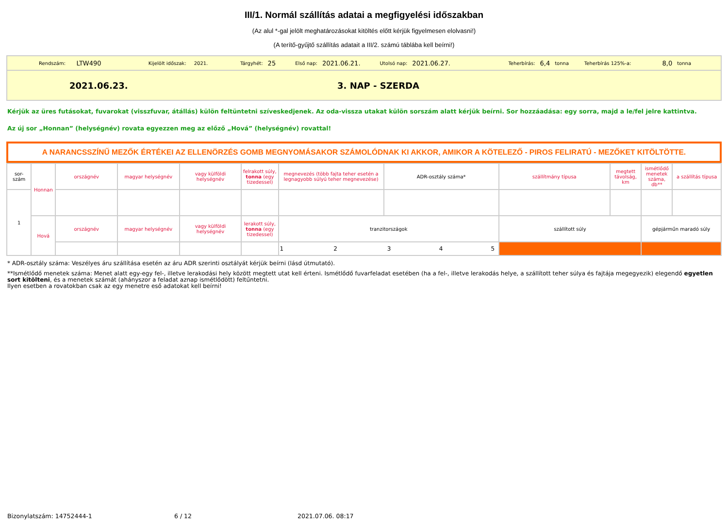III/1. Normál szállítás adatai a megfigyelési időszakban
(Az alul *-gal jelölt meghatározásokat kitöltés előtt kérjük figyelmesen elolvasni!)
(A terítő-gyűjtő szállítás adatait a III/2. számú táblába kell beírni!)
Rendszám: LTW490 Kijelölt időszak: 2021. Tárgyhét: 25 Első nap: 2021.06.21. Utolsó nap: 2021.06.27. Teherbírás: 6,4 tonna Teherbírás 125%-a: 8,0 tonna
2021.06.23. 3. NAP - SZERDA
Kérjük az üres futásokat, fuvarokat (visszfuvar, átállás) külön feltüntetni szíveskedjenek. Az oda-vissza utakat külön sorszám alatt kérjük beírni. Sor hozzáadása: egy sorra, majd a le/fel jelre kattintva.
Az új sor „Honnan” (helységnév) rovata egyezzen meg az előző „Hová” (helységnév) rovattal!
A NARANCSSZÍNŰ MEZŐK ÉRTÉKEI AZ ELLENÖRZÉS GOMB MEGNYOMÁSAKOR SZÁMOLÓDNAK KI AKKOR, AMIKOR A KÖTELEZŐ - PIROS FELIRATÚ - MEZŐKET KITÖLTÖTTE.
| sor- szám | Honnan | országnév | magyar helységnév | vagy külföldi helységnév | felrakott súly, tonna (egy tizedessel) | megnevezés (több fajta teher esetén a legnagyobb súlyú teher megnevezése) | ADR-osztály száma* | szállítmány típusa | megtett távolság, km | ismétlődő menetek száma, db** | a szállítás típusa |
| 1 | | | | | | | | | | | |
| | Hová | országnév | magyar helységnév | vagy külföldi helységnév | lerakott súly, tonna (egy tizedessel) | tranzitországok | | szállított súly | | gépjárműn maradó súly | |
| | | | | | | 1 2 3 4 5 | | | | | |
* ADR-osztály száma: Veszélyes áru szállítása esetén az áru ADR szerinti osztályát kérjük beírni (lásd útmutató).
**Ismétlődő menetek száma: Menet alatt egy-egy fel-, illetve lerakodási hely között megtett utat kell érteni. Ismétlődő fuvarfeladat esetében (ha a fel-, illetve lerakodás helye, a szállított teher súlya és fajtája megegyezik) elegendő egyetlen sort kitölteni, és a menetek számát (ahányszor a feladat aznap ismétlődött) feltűntetni.
Ilyen esetben a rovatokban csak az egy menetre eső adatokat kell beírni!
Bizonylatszám: 14752444-1 6 / 12 2021.07.06. 08:17